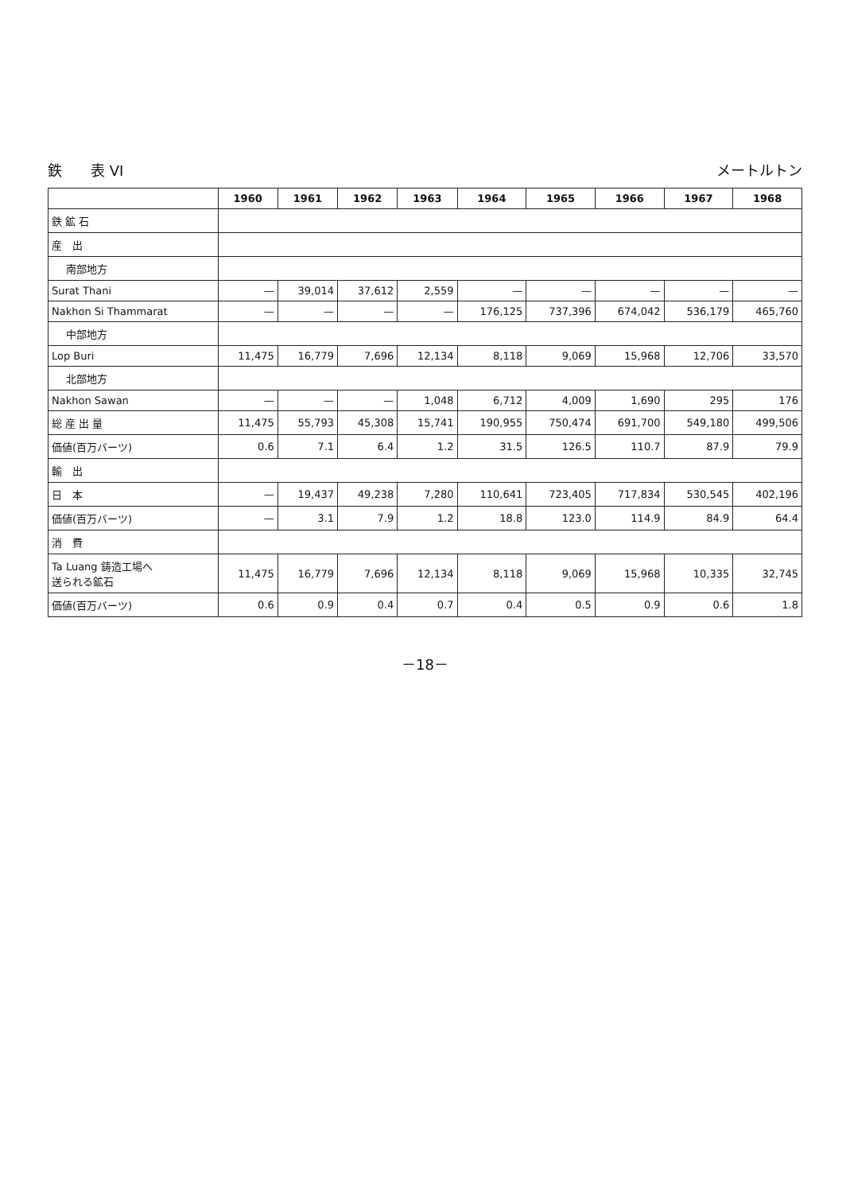鉄　　表 VI メートルトン
| | 1960 | 1961 | 1962 | 1963 | 1964 | 1965 | 1966 | 1967 | 1968 |
| --- | --- | --- | --- | --- | --- | --- | --- | --- | --- |
| 鉄 鉱 石 | | | | | | | | | |
| 産 出 | | | | | | | | | |
| 南部地方 | | | | | | | | | |
| Surat Thani | — | 39,014 | 37,612 | 2,559 | — | — | — | — | — |
| Nakhon Si Thammarat | — | — | — | — | 176,125 | 737,396 | 674,042 | 536,179 | 465,760 |
| 中部地方 | | | | | | | | | |
| Lop Buri | 11,475 | 16,779 | 7,696 | 12,134 | 8,118 | 9,069 | 15,968 | 12,706 | 33,570 |
| 北部地方 | | | | | | | | | |
| Nakhon Sawan | — | — | — | 1,048 | 6,712 | 4,009 | 1,690 | 295 | 176 |
| 総 産 出 量 | 11,475 | 55,793 | 45,308 | 15,741 | 190,955 | 750,474 | 691,700 | 549,180 | 499,506 |
| 価値(百万バーツ) | 0.6 | 7.1 | 6.4 | 1.2 | 31.5 | 126.5 | 110.7 | 87.9 | 79.9 |
| 輸 出 | | | | | | | | | |
| 日 本 | — | 19,437 | 49,238 | 7,280 | 110,641 | 723,405 | 717,834 | 530,545 | 402,196 |
| 価値(百万バーツ) | — | 3.1 | 7.9 | 1.2 | 18.8 | 123.0 | 114.9 | 84.9 | 64.4 |
| 消 費 | | | | | | | | | |
| Ta Luang 鋳造工場へ 送られる鉱石 | 11,475 | 16,779 | 7,696 | 12,134 | 8,118 | 9,069 | 15,968 | 10,335 | 32,745 |
| 価値(百万バーツ) | 0.6 | 0.9 | 0.4 | 0.7 | 0.4 | 0.5 | 0.9 | 0.6 | 1.8 |
－18－